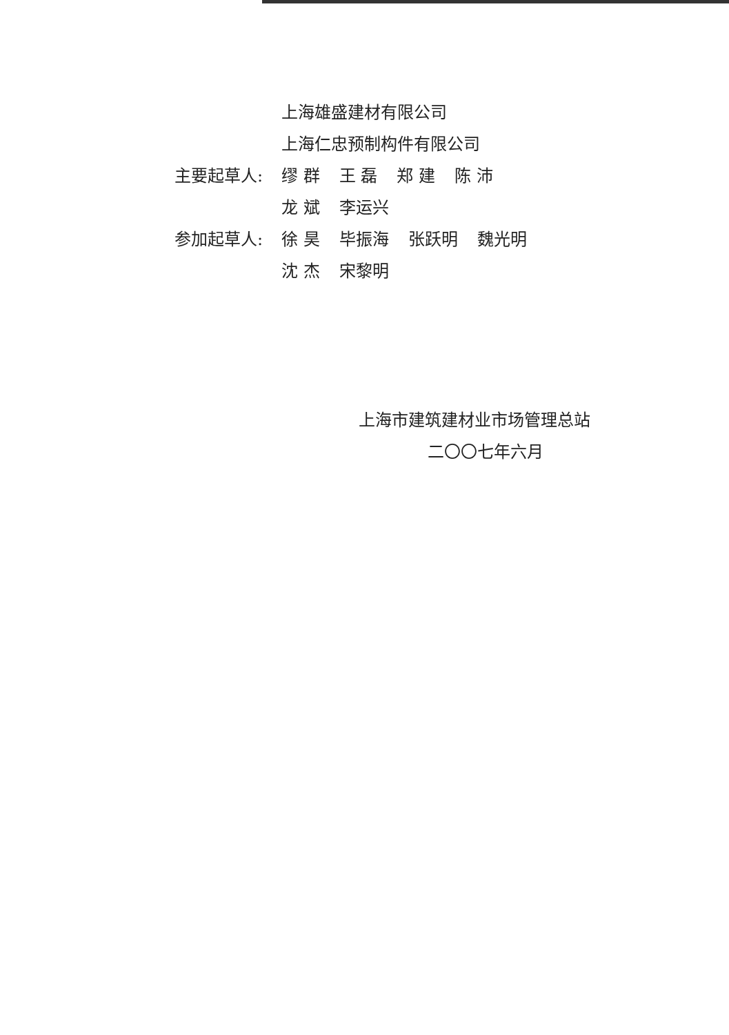上海雄盛建材有限公司
上海仁忠预制构件有限公司
主要起草人: 缪 群 王 磊 郑 建 陈 沛
龙 斌 李运兴
参加起草人: 徐 昊 毕振海 张跃明 魏光明
沈 杰 宋黎明
上海市建筑建材业市场管理总站
二〇〇七年六月